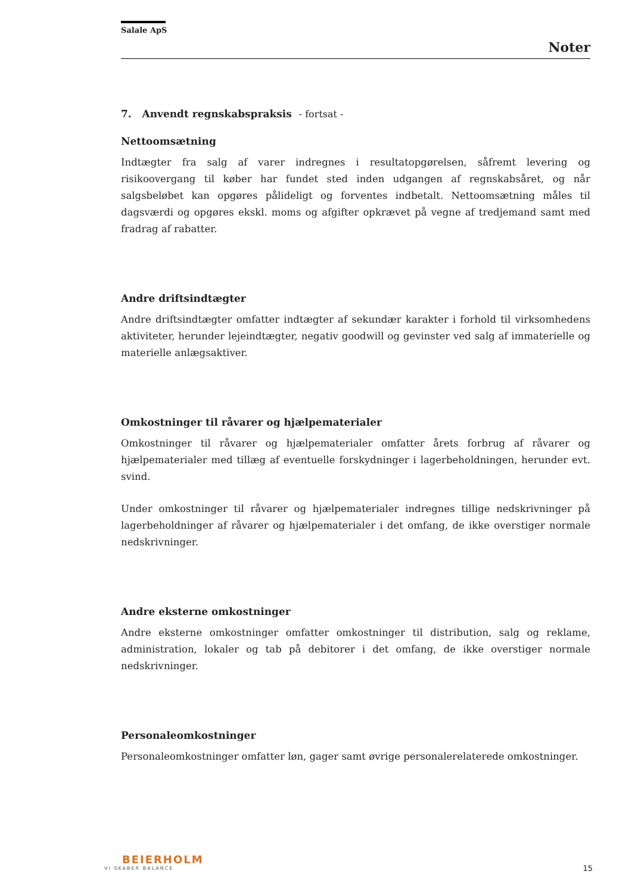Salale ApS
Noter
7. Anvendt regnskabspraksis - fortsat -
Nettoomsætning
Indtægter fra salg af varer indregnes i resultatopgørelsen, såfremt levering og risikoovergang til køber har fundet sted inden udgangen af regnskabsåret, og når salgsbeløbet kan opgøres pålideligt og forventes indbetalt. Nettoomsætning måles til dagsværdi og opgøres ekskl. moms og afgifter opkrævet på vegne af tredjemand samt med fradrag af rabatter.
Andre driftsindtægter
Andre driftsindtægter omfatter indtægter af sekundær karakter i forhold til virksomhedens aktiviteter, herunder lejeindtægter, negativ goodwill og gevinster ved salg af immaterielle og materielle anlægsaktiver.
Omkostninger til råvarer og hjælpematerialer
Omkostninger til råvarer og hjælpematerialer omfatter årets forbrug af råvarer og hjælpematerialer med tillæg af eventuelle forskydninger i lagerbeholdningen, herunder evt. svind.
Under omkostninger til råvarer og hjælpematerialer indregnes tillige nedskrivninger på lagerbeholdninger af råvarer og hjælpematerialer i det omfang, de ikke overstiger normale nedskrivninger.
Andre eksterne omkostninger
Andre eksterne omkostninger omfatter omkostninger til distribution, salg og reklame, administration, lokaler og tab på debitorer i det omfang, de ikke overstiger normale nedskrivninger.
Personaleomkostninger
Personaleomkostninger omfatter løn, gager samt øvrige personalerelaterede omkostninger.
BEIERHOLM
VI SKABER BALANCE
15